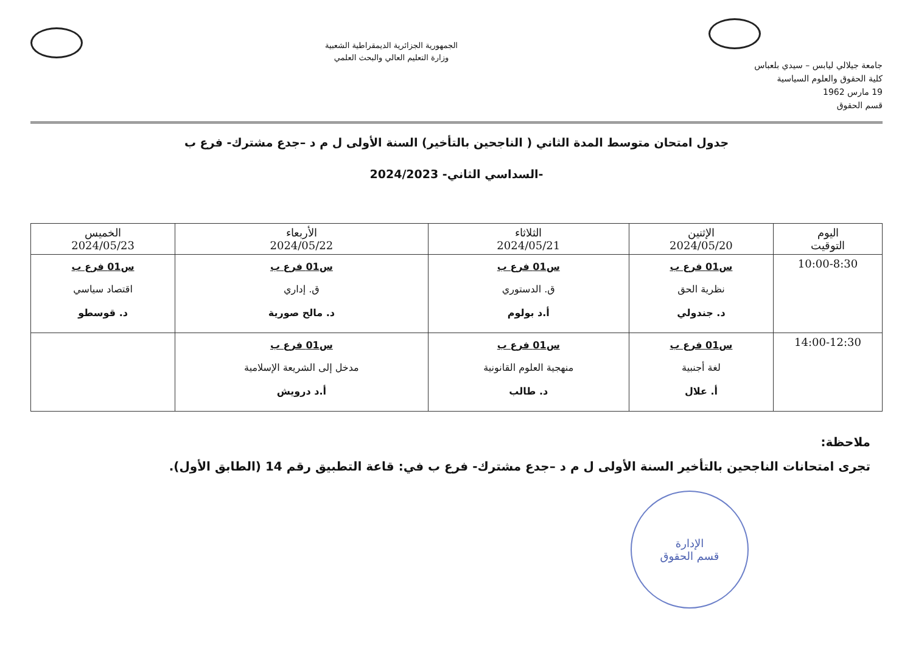جامعة جيلالي ليابس – سيدي بلعباس
كلية الحقوق والعلوم السياسية
19 مارس 1962
قسم الحقوق
الجمهورية الجزائرية الديمقراطية الشعبية
وزارة التعليم العالي والبحث العلمي
جدول امتحان متوسط المدة الثاني ( الناجحين بالتأخير) السنة الأولى ل م د –جدع مشترك- فرع ب
-السداسي الثاني- 2024/2023
| اليوم التوقيت | الإثنين 2024/05/20 | الثلاثاء 2024/05/21 | الأربعاء 2024/05/22 | الخميس 2024/05/23 |
| --- | --- | --- | --- | --- |
| 10:00-8:30 | س01 فرع ب نظرية الحق د. جندولي | س01 فرع ب ق. الدستوري أ.د بولوم | س01 فرع ب ق. إداري د. مالح صورية | س01 فرع ب اقتصاد سياسي د. قوسطو |
| 14:00-12:30 | س01 فرع ب لغة أجنبية أ. علال | س01 فرع ب منهجية العلوم القانونية د. طالب | س01 فرع ب مدخل إلى الشريعة الإسلامية أ.د درويش | |
ملاحظة:
تجرى امتحانات الناجحين بالتأخير السنة الأولى ل م د –جدع مشترك- فرع ب في: قاعة التطبيق رقم 14 (الطابق الأول).
الإدارة
قسم الحقوق